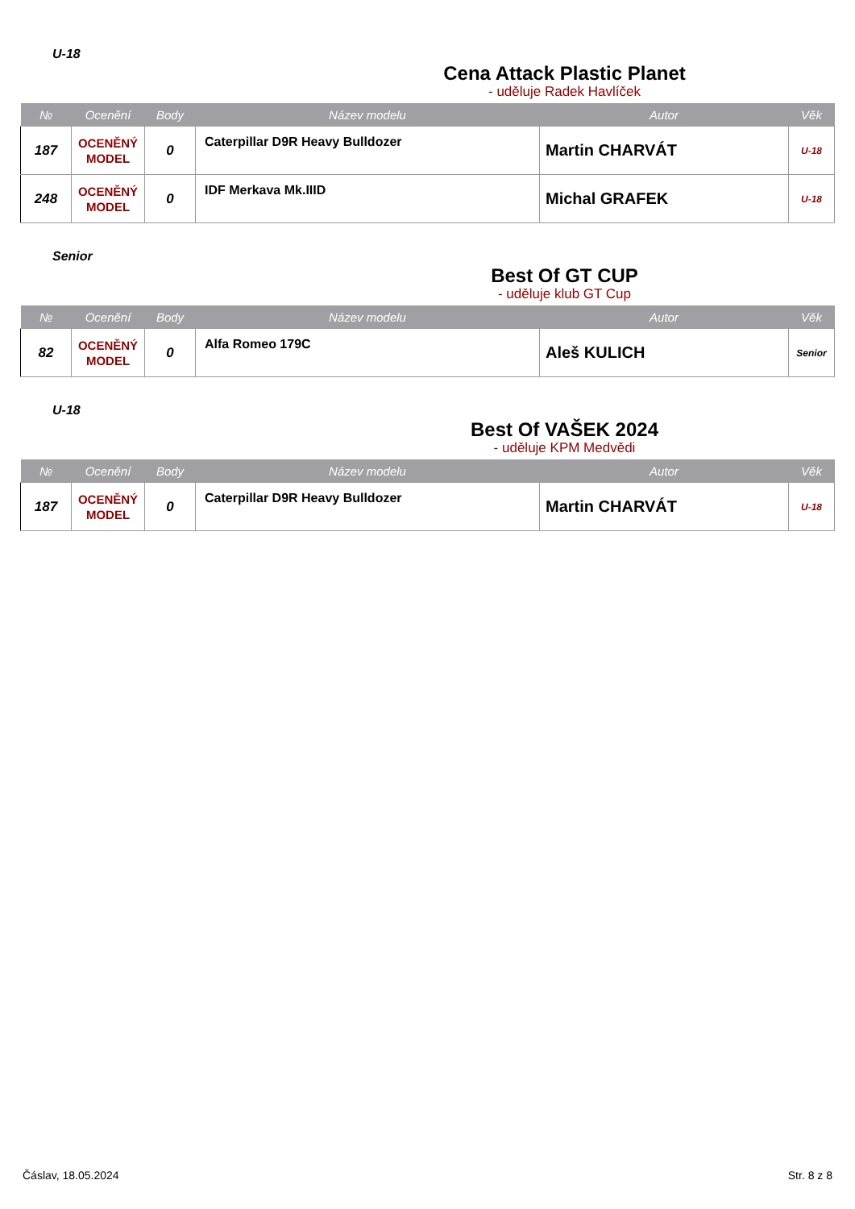U-18
Cena Attack Plastic Planet
- uděluje Radek Havlíček
| № | Ocenění | Body | Název modelu | Autor | Věk |
| --- | --- | --- | --- | --- | --- |
| 187 | OCENĚNÝ MODEL | 0 | Caterpillar D9R Heavy Bulldozer | Martin CHARVÁT | U-18 |
| 248 | OCENĚNÝ MODEL | 0 | IDF Merkava Mk.IIID | Michal GRAFEK | U-18 |
Senior
Best Of GT CUP
- uděluje klub GT Cup
| № | Ocenění | Body | Název modelu | Autor | Věk |
| --- | --- | --- | --- | --- | --- |
| 82 | OCENĚNÝ MODEL | 0 | Alfa Romeo 179C | Aleš KULICH | Senior |
U-18
Best Of VAŠEK 2024
- uděluje KPM Medvědi
| № | Ocenění | Body | Název modelu | Autor | Věk |
| --- | --- | --- | --- | --- | --- |
| 187 | OCENĚNÝ MODEL | 0 | Caterpillar D9R Heavy Bulldozer | Martin CHARVÁT | U-18 |
Čáslav, 18.05.2024 Str. 8 z 8